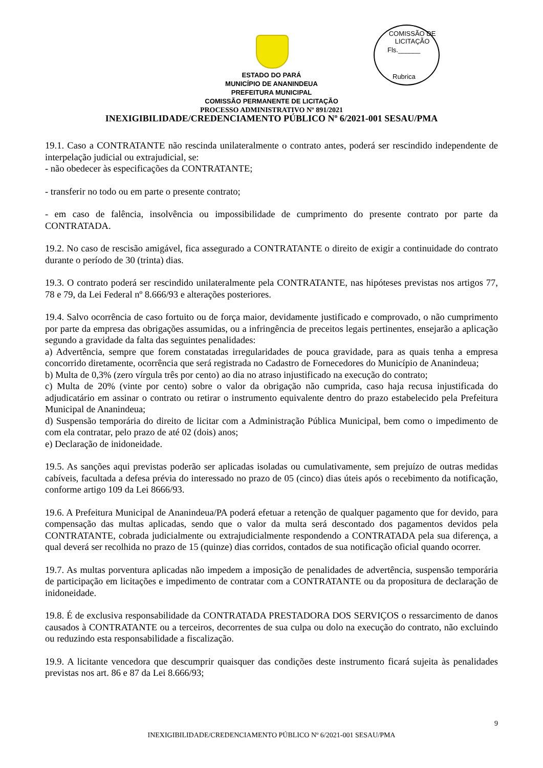COMISSÃO DE LICITAÇÃO
Fls.______
Rubrica
ESTADO DO PARÁ
MUNICÍPIO DE ANANINDEUA
PREFEITURA MUNICIPAL
COMISSÃO PERMANENTE DE LICITAÇÃO
PROCESSO ADMINISTRATIVO Nº 891/2021
INEXIGIBILIDADE/CREDENCIAMENTO PÚBLICO Nº 6/2021-001 SESAU/PMA
19.1. Caso a CONTRATANTE não rescinda unilateralmente o contrato antes, poderá ser rescindido independente de interpelação judicial ou extrajudicial, se:
- não obedecer às especificações da CONTRATANTE;
- transferir no todo ou em parte o presente contrato;
- em caso de falência, insolvência ou impossibilidade de cumprimento do presente contrato por parte da CONTRATADA.
19.2. No caso de rescisão amigável, fica assegurado a CONTRATANTE o direito de exigir a continuidade do contrato durante o período de 30 (trinta) dias.
19.3. O contrato poderá ser rescindido unilateralmente pela CONTRATANTE, nas hipóteses previstas nos artigos 77, 78 e 79, da Lei Federal nº 8.666/93 e alterações posteriores.
19.4. Salvo ocorrência de caso fortuito ou de força maior, devidamente justificado e comprovado, o não cumprimento por parte da empresa das obrigações assumidas, ou a infringência de preceitos legais pertinentes, ensejarão a aplicação segundo a gravidade da falta das seguintes penalidades:
a) Advertência, sempre que forem constatadas irregularidades de pouca gravidade, para as quais tenha a empresa concorrido diretamente, ocorrência que será registrada no Cadastro de Fornecedores do Município de Ananindeua;
b) Multa de 0,3% (zero vírgula três por cento) ao dia no atraso injustificado na execução do contrato;
c) Multa de 20% (vinte por cento) sobre o valor da obrigação não cumprida, caso haja recusa injustificada do adjudicatário em assinar o contrato ou retirar o instrumento equivalente dentro do prazo estabelecido pela Prefeitura Municipal de Ananindeua;
d) Suspensão temporária do direito de licitar com a Administração Pública Municipal, bem como o impedimento de com ela contratar, pelo prazo de até 02 (dois) anos;
e) Declaração de inidoneidade.
19.5. As sanções aqui previstas poderão ser aplicadas isoladas ou cumulativamente, sem prejuízo de outras medidas cabíveis, facultada a defesa prévia do interessado no prazo de 05 (cinco) dias úteis após o recebimento da notificação, conforme artigo 109 da Lei 8666/93.
19.6. A Prefeitura Municipal de Ananindeua/PA poderá efetuar a retenção de qualquer pagamento que for devido, para compensação das multas aplicadas, sendo que o valor da multa será descontado dos pagamentos devidos pela CONTRATANTE, cobrada judicialmente ou extrajudicialmente respondendo a CONTRATADA pela sua diferença, a qual deverá ser recolhida no prazo de 15 (quinze) dias corridos, contados de sua notificação oficial quando ocorrer.
19.7. As multas porventura aplicadas não impedem a imposição de penalidades de advertência, suspensão temporária de participação em licitações e impedimento de contratar com a CONTRATANTE ou da propositura de declaração de inidoneidade.
19.8. É de exclusiva responsabilidade da CONTRATADA PRESTADORA DOS SERVIÇOS o ressarcimento de danos causados à CONTRATANTE ou a terceiros, decorrentes de sua culpa ou dolo na execução do contrato, não excluindo ou reduzindo esta responsabilidade a fiscalização.
19.9. A licitante vencedora que descumprir quaisquer das condições deste instrumento ficará sujeita às penalidades previstas nos art. 86 e 87 da Lei 8.666/93;
9
INEXIGIBILIDADE/CREDENCIAMENTO PÚBLICO Nº 6/2021-001 SESAU/PMA